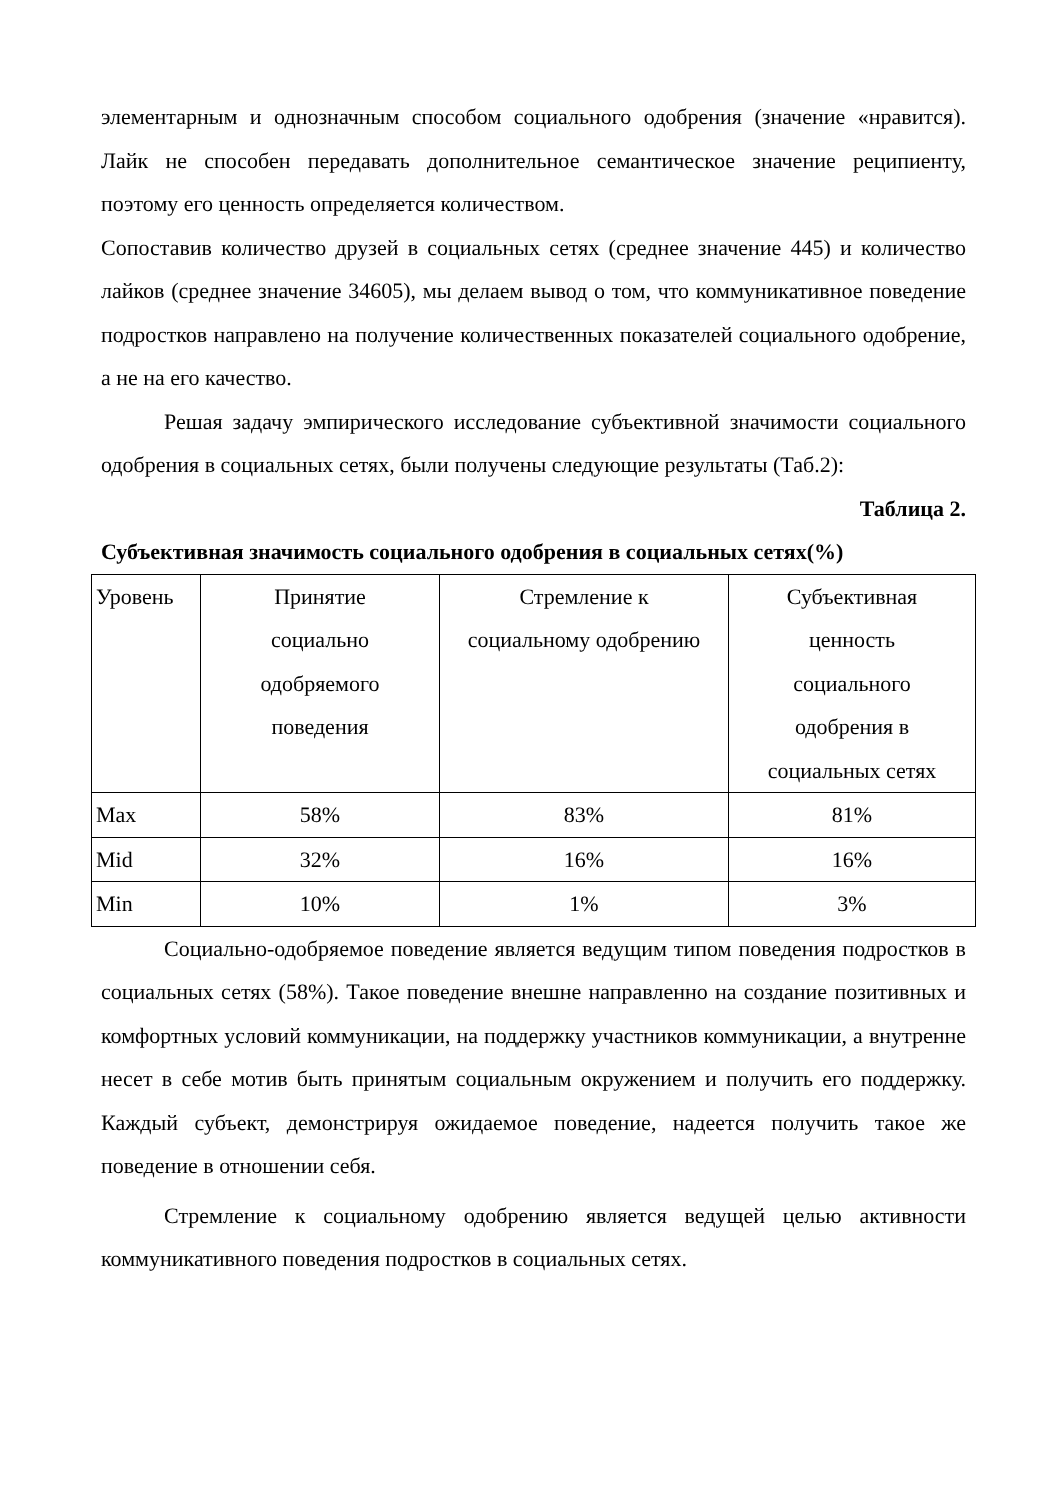элементарным и однозначным способом социального одобрения (значение «нравится). Лайк не способен передавать дополнительное семантическое значение реципиенту, поэтому его ценность определяется количеством.
Сопоставив количество друзей в социальных сетях (среднее значение 445) и количество лайков (среднее значение 34605), мы делаем вывод о том, что коммуникативное поведение подростков направлено на получение количественных показателей социального одобрение, а не на его качество.
Решая задачу эмпирического исследование субъективной значимости социального одобрения в социальных сетях, были получены следующие результаты (Таб.2):
Таблица 2.
Субъективная значимость социального одобрения в социальных сетях(%)
| Уровень | Принятие социально одобряемого поведения | Стремление к социальному одобрению | Субъективная ценность социального одобрения в социальных сетях |
| Max | 58% | 83% | 81% |
| Mid | 32% | 16% | 16% |
| Min | 10% | 1% | 3% |
Социально-одобряемое поведение является ведущим типом поведения подростков в социальных сетях (58%). Такое поведение внешне направленно на создание позитивных и комфортных условий коммуникации, на поддержку участников коммуникации, а внутренне несет в себе мотив быть принятым социальным окружением и получить его поддержку. Каждый субъект, демонстрируя ожидаемое поведение, надеется получить такое же поведение в отношении себя.
Стремление к социальному одобрению является ведущей целью активности коммуникативного поведения подростков в социальных сетях.